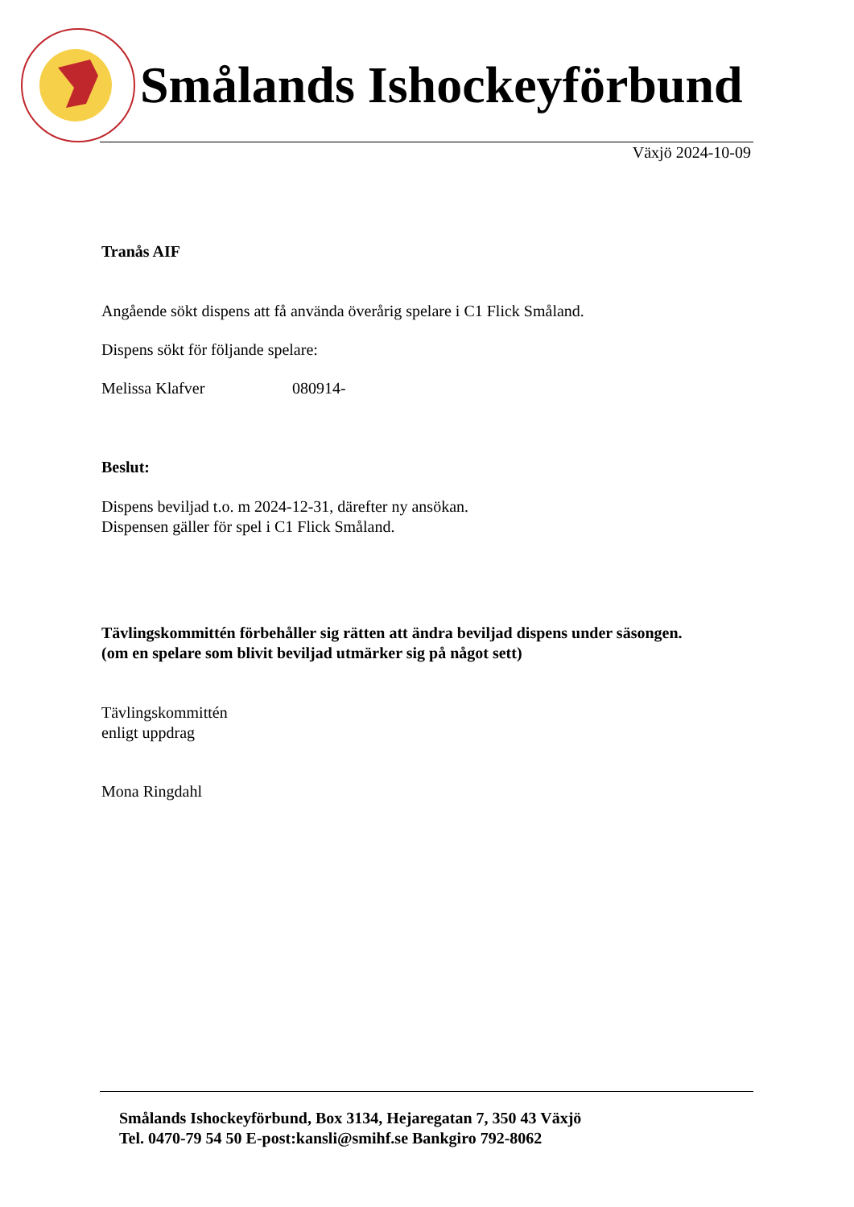Smålands Ishockeyförbund
Växjö 2024-10-09
Tranås AIF
Angående sökt dispens att få använda överårig spelare i C1 Flick Småland.
Dispens sökt för följande spelare:
Melissa Klafver 080914-
Beslut:
Dispens beviljad t.o. m 2024-12-31, därefter ny ansökan.
Dispensen gäller för spel i C1 Flick Småland.
Tävlingskommittén förbehåller sig rätten att ändra beviljad dispens under säsongen.
(om en spelare som blivit beviljad utmärker sig på något sett)
Tävlingskommittén
enligt uppdrag
Mona Ringdahl
Smålands Ishockeyförbund, Box 3134, Hejaregatan 7, 350 43 Växjö
Tel. 0470-79 54 50 E-post:kansli@smihf.se Bankgiro 792-8062